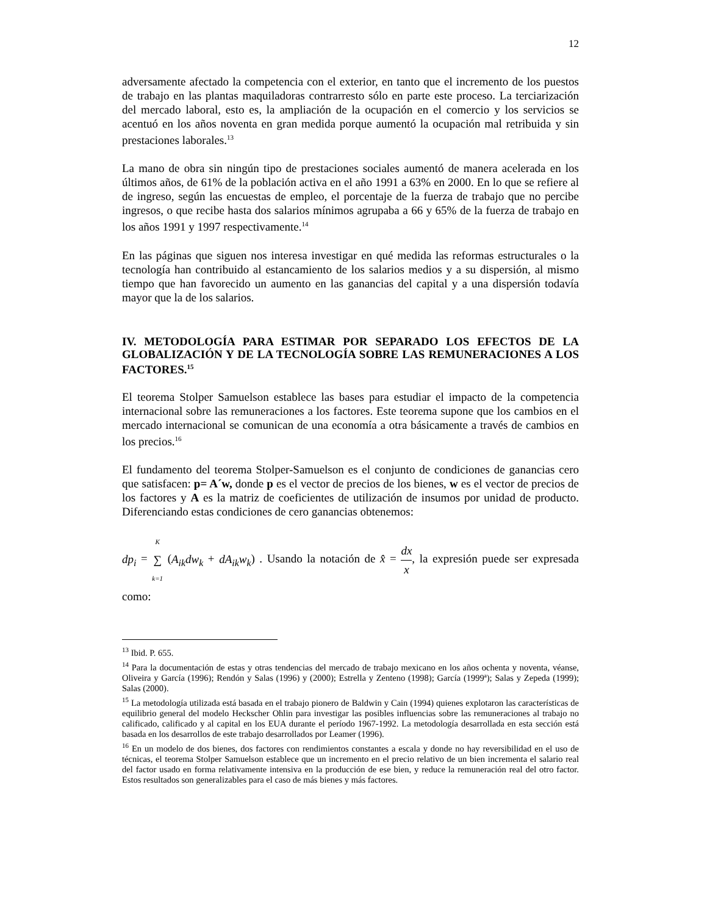12
adversamente afectado la competencia con el exterior, en tanto que el incremento de los puestos de trabajo en las plantas maquiladoras contrarresto sólo en parte este proceso. La terciarización del mercado laboral, esto es, la ampliación de la ocupación en el comercio y los servicios se acentuó en los años noventa en gran medida porque aumentó la ocupación mal retribuida y sin prestaciones laborales.<sup>13</sup>
La mano de obra sin ningún tipo de prestaciones sociales aumentó de manera acelerada en los últimos años, de 61% de la población activa en el año 1991 a 63% en 2000. En lo que se refiere al de ingreso, según las encuestas de empleo, el porcentaje de la fuerza de trabajo que no percibe ingresos, o que recibe hasta dos salarios mínimos agrupaba a 66 y 65% de la fuerza de trabajo en los años 1991 y 1997 respectivamente.<sup>14</sup>
En las páginas que siguen nos interesa investigar en qué medida las reformas estructurales o la tecnología han contribuido al estancamiento de los salarios medios y a su dispersión, al mismo tiempo que han favorecido un aumento en las ganancias del capital y a una dispersión todavía mayor que la de los salarios.
IV. METODOLOGÍA PARA ESTIMAR POR SEPARADO LOS EFECTOS DE LA GLOBALIZACIÓN Y DE LA TECNOLOGÍA SOBRE LAS REMUNERACIONES A LOS FACTORES.<sup>15</sup>
El teorema Stolper Samuelson establece las bases para estudiar el impacto de la competencia internacional sobre las remuneraciones a los factores. Este teorema supone que los cambios en el mercado internacional se comunican de una economía a otra básicamente a través de cambios en los precios.<sup>16</sup>
El fundamento del teorema Stolper-Samuelson es el conjunto de condiciones de ganancias cero que satisfacen: p= A´w, donde p es el vector de precios de los bienes, w es el vector de precios de los factores y A es la matriz de coeficientes de utilización de insumos por unidad de producto. Diferenciando estas condiciones de cero ganancias obtenemos:
dp<sub>i</sub> = K ∑ k=1 (A<sub>ik</sub>dw<sub>k</sub> + dA<sub>ik</sub>w<sub>k</sub>) . Usando la notación de x̂ = dx x, la expresión puede ser expresada como:
<sup>13</sup> Ibid. P. 655.
<sup>14</sup> Para la documentación de estas y otras tendencias del mercado de trabajo mexicano en los años ochenta y noventa, véanse, Oliveira y García (1996); Rendón y Salas (1996) y (2000); Estrella y Zenteno (1998); García (1999ª); Salas y Zepeda (1999); Salas (2000).
<sup>15</sup> La metodología utilizada está basada en el trabajo pionero de Baldwin y Cain (1994) quienes explotaron las características de equilibrio general del modelo Heckscher Ohlin para investigar las posibles influencias sobre las remuneraciones al trabajo no calificado, calificado y al capital en los EUA durante el período 1967-1992. La metodología desarrollada en esta sección está basada en los desarrollos de este trabajo desarrollados por Leamer (1996).
<sup>16</sup> En un modelo de dos bienes, dos factores con rendimientos constantes a escala y donde no hay reversibilidad en el uso de técnicas, el teorema Stolper Samuelson establece que un incremento en el precio relativo de un bien incrementa el salario real del factor usado en forma relativamente intensiva en la producción de ese bien, y reduce la remuneración real del otro factor. Estos resultados son generalizables para el caso de más bienes y más factores.